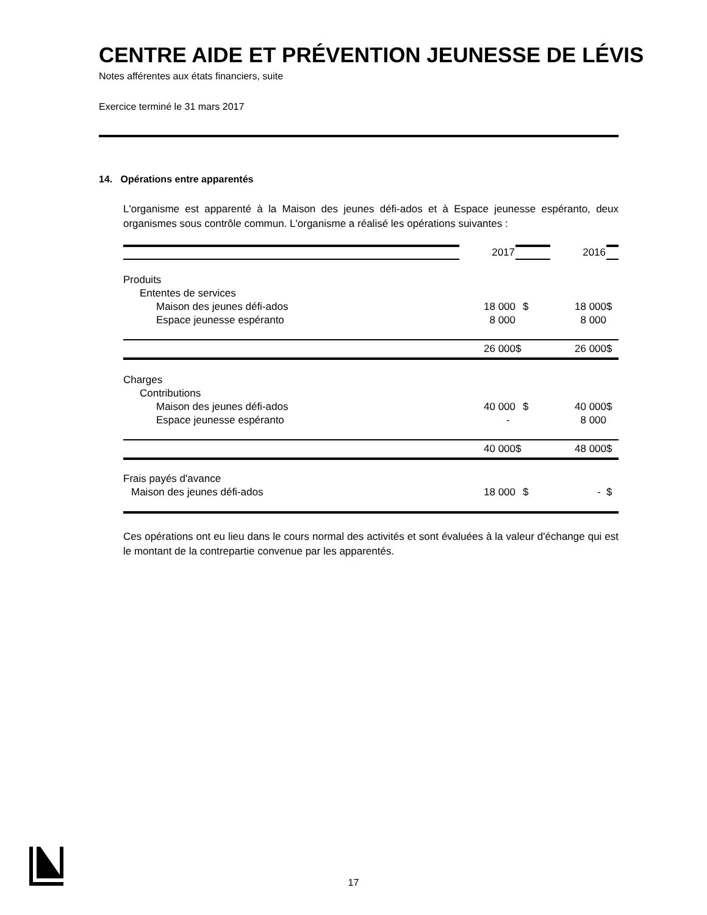CENTRE AIDE ET PRÉVENTION JEUNESSE DE LÉVIS
Notes afférentes aux états financiers, suite
Exercice terminé le 31 mars 2017
14. Opérations entre apparentés
L'organisme est apparenté à la Maison des jeunes défi-ados et à Espace jeunesse espéranto, deux organismes sous contrôle commun. L'organisme a réalisé les opérations suivantes :
| | 2017 | | 2016 | |
| Produits | | | | |
| Ententes de services | | | | |
| Maison des jeunes défi-ados | 18 000 | $ | 18 000 | $ |
| Espace jeunesse espéranto | 8 000 | | 8 000 | |
| | 26 000 | $ | 26 000 | $ |
| Charges | | | | |
| Contributions | | | | |
| Maison des jeunes défi-ados | 40 000 | $ | 40 000 | $ |
| Espace jeunesse espéranto | - | | 8 000 | |
| | 40 000 | $ | 48 000 | $ |
| Frais payés d'avance | | | | |
| Maison des jeunes défi-ados | 18 000 | $ | - | $ |
Ces opérations ont eu lieu dans le cours normal des activités et sont évaluées à la valeur d'échange qui est le montant de la contrepartie convenue par les apparentés.
17